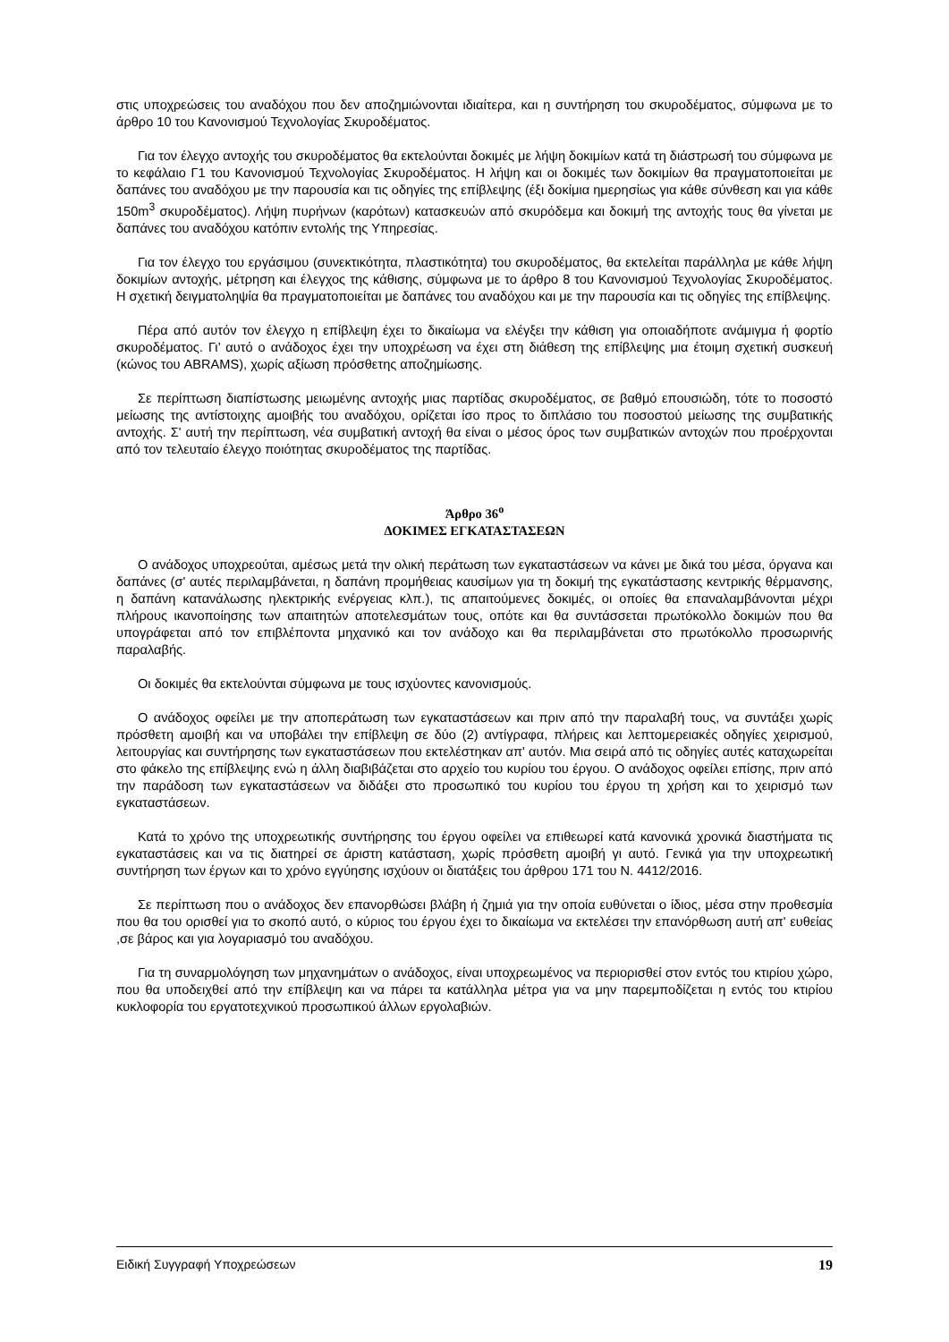στις υποχρεώσεις του αναδόχου που δεν αποζημιώνονται ιδιαίτερα, και η συντήρηση του σκυροδέματος, σύμφωνα με το άρθρο 10 του Κανονισμού Τεχνολογίας Σκυροδέματος.
Για τον έλεγχο αντοχής του σκυροδέματος θα εκτελούνται δοκιμές με λήψη δοκιμίων κατά τη διάστρωσή του σύμφωνα με το κεφάλαιο Γ1 του Κανονισμού Τεχνολογίας Σκυροδέματος. Η λήψη και οι δοκιμές των δοκιμίων θα πραγματοποιείται με δαπάνες του αναδόχου με την παρουσία και τις οδηγίες της επίβλεψης (έξι δοκίμια ημερησίως για κάθε σύνθεση και για κάθε 150m<sup>3</sup> σκυροδέματος). Λήψη πυρήνων (καρότων) κατασκευών από σκυρόδεμα και δοκιμή της αντοχής τους θα γίνεται με δαπάνες του αναδόχου κατόπιν εντολής της Υπηρεσίας.
Για τον έλεγχο του εργάσιμου (συνεκτικότητα, πλαστικότητα) του σκυροδέματος, θα εκτελείται παράλληλα με κάθε λήψη δοκιμίων αντοχής, μέτρηση και έλεγχος της κάθισης, σύμφωνα με το άρθρο 8 του Κανονισμού Τεχνολογίας Σκυροδέματος. Η σχετική δειγματοληψία θα πραγματοποιείται με δαπάνες του αναδόχου και με την παρουσία και τις οδηγίες της επίβλεψης.
Πέρα από αυτόν τον έλεγχο η επίβλεψη έχει το δικαίωμα να ελέγξει την κάθιση για οποιαδήποτε ανάμιγμα ή φορτίο σκυροδέματος. Γι’ αυτό ο ανάδοχος έχει την υποχρέωση να έχει στη διάθεση της επίβλεψης μια έτοιμη σχετική συσκευή (κώνος του ABRAMS), χωρίς αξίωση πρόσθετης αποζημίωσης.
Σε περίπτωση διαπίστωσης μειωμένης αντοχής μιας παρτίδας σκυροδέματος, σε βαθμό επουσιώδη, τότε το ποσοστό μείωσης της αντίστοιχης αμοιβής του αναδόχου, ορίζεται ίσο προς το διπλάσιο του ποσοστού μείωσης της συμβατικής αντοχής. Σ' αυτή την περίπτωση, νέα συμβατική αντοχή θα είναι ο μέσος όρος των συμβατικών αντοχών που προέρχονται από τον τελευταίο έλεγχο ποιότητας σκυροδέματος της παρτίδας.
Άρθρο 36<sup>ο</sup>
ΔΟΚΙΜΕΣ ΕΓΚΑΤΑΣΤΑΣΕΩΝ
Ο ανάδοχος υποχρεούται, αμέσως μετά την ολική περάτωση των εγκαταστάσεων να κάνει με δικά του μέσα, όργανα και δαπάνες (σ' αυτές περιλαμβάνεται, η δαπάνη προμήθειας καυσίμων για τη δοκιμή της εγκατάστασης κεντρικής θέρμανσης, η δαπάνη κατανάλωσης ηλεκτρικής ενέργειας κλπ.), τις απαιτούμενες δοκιμές, οι οποίες θα επαναλαμβάνονται μέχρι πλήρους ικανοποίησης των απαιτητών αποτελεσμάτων τους, οπότε και θα συντάσσεται πρωτόκολλο δοκιμών που θα υπογράφεται από τον επιβλέποντα μηχανικό και τον ανάδοχο και θα περιλαμβάνεται στο πρωτόκολλο προσωρινής παραλαβής.
Οι δοκιμές θα εκτελούνται σύμφωνα με τους ισχύοντες κανονισμούς.
Ο ανάδοχος οφείλει με την αποπεράτωση των εγκαταστάσεων και πριν από την παραλαβή τους, να συντάξει χωρίς πρόσθετη αμοιβή και να υποβάλει την επίβλεψη σε δύο (2) αντίγραφα, πλήρεις και λεπτομερειακές οδηγίες χειρισμού, λειτουργίας και συντήρησης των εγκαταστάσεων που εκτελέστηκαν απ' αυτόν. Μια σειρά από τις οδηγίες αυτές καταχωρείται στο φάκελο της επίβλεψης ενώ η άλλη διαβιβάζεται στο αρχείο του κυρίου του έργου. Ο ανάδοχος οφείλει επίσης, πριν από την παράδοση των εγκαταστάσεων να διδάξει στο προσωπικό του κυρίου του έργου τη χρήση και το χειρισμό των εγκαταστάσεων.
Κατά το χρόνο της υποχρεωτικής συντήρησης του έργου οφείλει να επιθεωρεί κατά κανονικά χρονικά διαστήματα τις εγκαταστάσεις και να τις διατηρεί σε άριστη κατάσταση, χωρίς πρόσθετη αμοιβή γι αυτό. Γενικά για την υποχρεωτική συντήρηση των έργων και το χρόνο εγγύησης ισχύουν οι διατάξεις του άρθρου 171 του Ν. 4412/2016.
Σε περίπτωση που ο ανάδοχος δεν επανορθώσει βλάβη ή ζημιά για την οποία ευθύνεται ο ίδιος, μέσα στην προθεσμία που θα του ορισθεί για το σκοπό αυτό, ο κύριος του έργου έχει το δικαίωμα να εκτελέσει την επανόρθωση αυτή απ' ευθείας ,σε βάρος και για λογαριασμό του αναδόχου.
Για τη συναρμολόγηση των μηχανημάτων ο ανάδοχος, είναι υποχρεωμένος να περιορισθεί στον εντός του κτιρίου χώρο, που θα υποδειχθεί από την επίβλεψη και να πάρει τα κατάλληλα μέτρα για να μην παρεμποδίζεται η εντός του κτιρίου κυκλοφορία του εργατοτεχνικού προσωπικού άλλων εργολαβιών.
Ειδική Συγγραφή Υποχρεώσεων 19